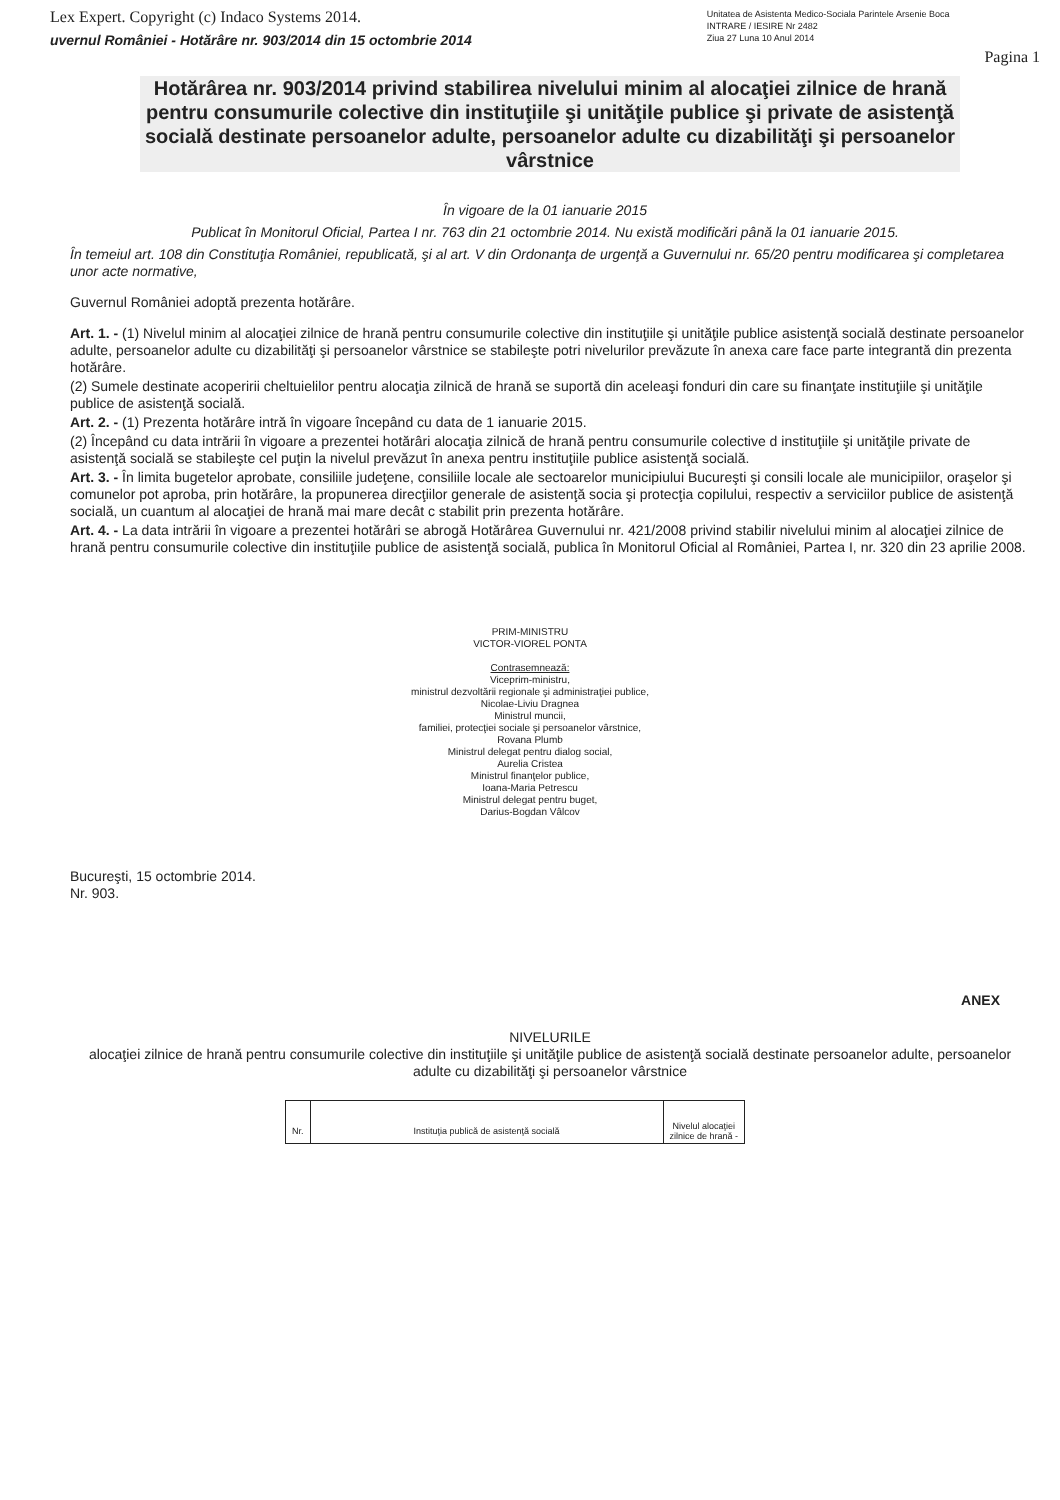Lex Expert. Copyright (c) Indaco Systems 2014.
uvernul României - Hotărâre nr. 903/2014 din 15 octombrie 2014
Unitatea de Asistenta Medico-Sociala Parintele Arsenie Boca
INTRARE / IESIRE Nr 2482
Ziua 27 Luna 10 Anul 2014
Pagina 1
Hotărârea nr. 903/2014 privind stabilirea nivelului minim al alocaţiei zilnice de hrană pentru consumurile colective din instituţiile şi unităţile publice şi private de asistenţă socială destinate persoanelor adulte, persoanelor adulte cu dizabilităţi şi persoanelor vârstnice
În vigoare de la 01 ianuarie 2015
Publicat în Monitorul Oficial, Partea I nr. 763 din 21 octombrie 2014. Nu există modificări până la 01 ianuarie 2015.
În temeiul art. 108 din Constituţia României, republicată, şi al art. V din Ordonanţa de urgenţă a Guvernului nr. 65/20 pentru modificarea şi completarea unor acte normative,
Guvernul României adoptă prezenta hotărâre.
Art. 1. - (1) Nivelul minim al alocaţiei zilnice de hrană pentru consumurile colective din instituţiile şi unităţile publice asistenţă socială destinate persoanelor adulte, persoanelor adulte cu dizabilităţi şi persoanelor vârstnice se stabileşte potri nivelurilor prevăzute în anexa care face parte integrantă din prezenta hotărâre.
(2) Sumele destinate acoperirii cheltuielilor pentru alocaţia zilnică de hrană se suportă din aceleaşi fonduri din care su finanţate instituţiile şi unităţile publice de asistenţă socială.
Art. 2. - (1) Prezenta hotărâre intră în vigoare începând cu data de 1 ianuarie 2015.
(2) Începând cu data intrării în vigoare a prezentei hotărâri alocaţia zilnică de hrană pentru consumurile colective d instituţiile şi unităţile private de asistenţă socială se stabileşte cel puţin la nivelul prevăzut în anexa pentru instituţiile publice asistenţă socială.
Art. 3. - În limita bugetelor aprobate, consiliile judeţene, consiliile locale ale sectoarelor municipiului Bucureşti şi consili locale ale municipiilor, oraşelor şi comunelor pot aproba, prin hotărâre, la propunerea direcţiilor generale de asistenţă socia şi protecţia copilului, respectiv a serviciilor publice de asistenţă socială, un cuantum al alocaţiei de hrană mai mare decât c stabilit prin prezenta hotărâre.
Art. 4. - La data intrării în vigoare a prezentei hotărâri se abrogă Hotărârea Guvernului nr. 421/2008 privind stabilir nivelului minim al alocaţiei zilnice de hrană pentru consumurile colective din instituţiile publice de asistenţă socială, publica în Monitorul Oficial al României, Partea I, nr. 320 din 23 aprilie 2008.
PRIM-MINISTRU
VICTOR-VIOREL PONTA
Contrasemnează:
Viceprim-ministru,
ministrul dezvoltării regionale şi administraţiei publice,
Nicolae-Liviu Dragnea
Ministrul muncii,
familiei, protecţiei sociale şi persoanelor vârstnice,
Rovana Plumb
Ministrul delegat pentru dialog social,
Aurelia Cristea
Ministrul finanţelor publice,
Ioana-Maria Petrescu
Ministrul delegat pentru buget,
Darius-Bogdan Vâlcov
Bucureşti, 15 octombrie 2014.
Nr. 903.
ANEX
NIVELURILE
alocaţiei zilnice de hrană pentru consumurile colective din instituţiile şi unităţile publice de asistenţă socială destinate persoanelor adulte, persoanelor adulte cu dizabilităţi şi persoanelor vârstnice
| Nr. | Instituţia publică de asistenţă socială | Nivelul alocaţiei zilnice de hrană - |